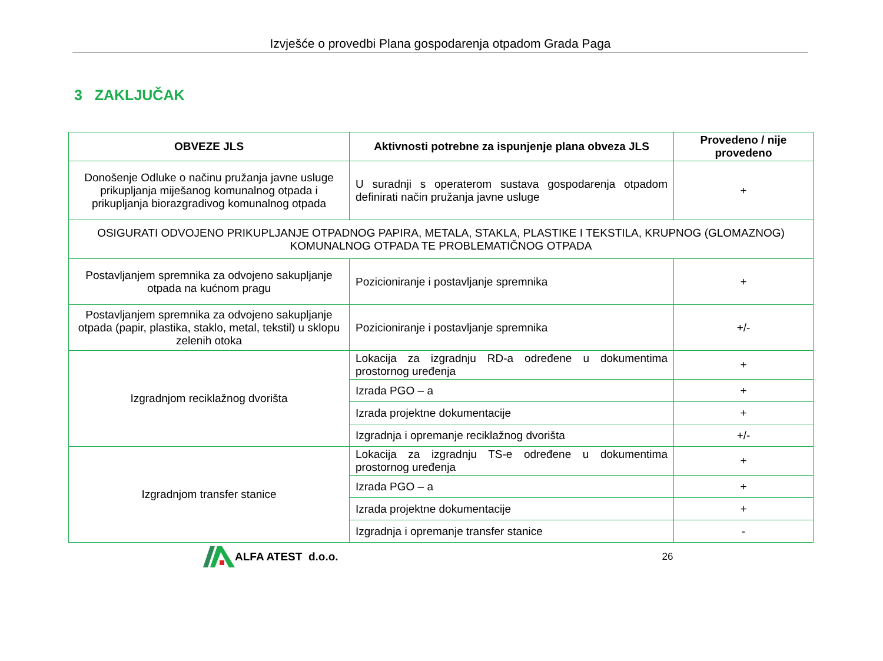Izvješće o provedbi Plana gospodarenja otpadom Grada Paga
3 ZAKLJUČAK
| OBVEZE JLS | Aktivnosti potrebne za ispunjenje plana obveza JLS | Provedeno / nije provedeno |
| --- | --- | --- |
| Donošenje Odluke o načinu pružanja javne usluge prikupljanja miješanog komunalnog otpada i prikupljanja biorazgradivog komunalnog otpada | U suradnji s operaterom sustava gospodarenja otpadom definirati način pružanja javne usluge | + |
| OSIGURATI ODVOJENO PRIKUPLJANJE OTPADNOG PAPIRA, METALA, STAKLA, PLASTIKE I TEKSTILA, KRUPNOG (GLOMAZNOG) KOMUNALNOG OTPADA TE PROBLEMATIČNOG OTPADA | | |
| Postavljanjem spremnika za odvojeno sakupljanje otpada na kućnom pragu | Pozicioniranje i postavljanje spremnika | + |
| Postavljanjem spremnika za odvojeno sakupljanje otpada (papir, plastika, staklo, metal, tekstil) u sklopu zelenih otoka | Pozicioniranje i postavljanje spremnika | +/- |
| Izgradnjom reciklažnog dvorišta | Lokacija za izgradnju RD-a određene u dokumentima prostornog uređenja | + |
| | Izrada PGO – a | + |
| | Izrada projektne dokumentacije | + |
| | Izgradnja i opremanje reciklažnog dvorišta | +/- |
| Izgradnjom transfer stanice | Lokacija za izgradnju TS-e određene u dokumentima prostornog uređenja | + |
| | Izrada PGO – a | + |
| | Izrada projektne dokumentacije | + |
| | Izgradnja i opremanje transfer stanice | - |
ALFA ATEST d.o.o. 26